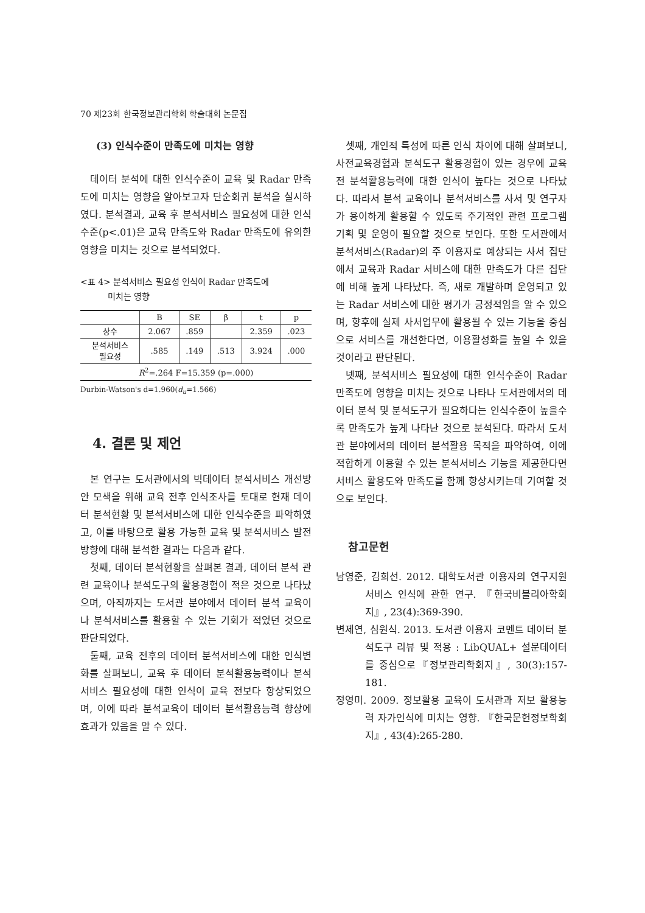70 제23회 한국정보관리학회 학술대회 논문집
(3) 인식수준이 만족도에 미치는 영향
데이터 분석에 대한 인식수준이 교육 및 Radar 만족도에 미치는 영향을 알아보고자 단순회귀 분석을 실시하였다. 분석결과, 교육 후 분석서비스 필요성에 대한 인식수준(p<.01)은 교육 만족도와 Radar 만족도에 유의한 영향을 미치는 것으로 분석되었다.
<표 4> 분석서비스 필요성 인식이 Radar 만족도에
미치는 영향
| | B | SE | β | t | p |
| --- | --- | --- | --- | --- | --- |
| 상수 | 2.067 | .859 | | 2.359 | .023 |
| 분석서비스 필요성 | .585 | .149 | .513 | 3.924 | .000 |
| R<sup>2</sup>=.264 F=15.359 (p=.000) | | | | | |
Durbin-Watson's d=1.960(d<sub>u</sub>=1.566)
4. 결론 및 제언
본 연구는 도서관에서의 빅데이터 분석서비스 개선방안 모색을 위해 교육 전후 인식조사를 토대로 현재 데이터 분석현황 및 분석서비스에 대한 인식수준을 파악하였고, 이를 바탕으로 활용 가능한 교육 및 분석서비스 발전 방향에 대해 분석한 결과는 다음과 같다.
첫째, 데이터 분석현황을 살펴본 결과, 데이터 분석 관련 교육이나 분석도구의 활용경험이 적은 것으로 나타났으며, 아직까지는 도서관 분야에서 데이터 분석 교육이나 분석서비스를 활용할 수 있는 기회가 적었던 것으로 판단되었다.
둘째, 교육 전후의 데이터 분석서비스에 대한 인식변화를 살펴보니, 교육 후 데이터 분석활용능력이나 분석서비스 필요성에 대한 인식이 교육 전보다 향상되었으며, 이에 따라 분석교육이 데이터 분석활용능력 향상에 효과가 있음을 알 수 있다.
셋째, 개인적 특성에 따른 인식 차이에 대해 살펴보니, 사전교육경험과 분석도구 활용경험이 있는 경우에 교육 전 분석활용능력에 대한 인식이 높다는 것으로 나타났다. 따라서 분석 교육이나 분석서비스를 사서 및 연구자가 용이하게 활용할 수 있도록 주기적인 관련 프로그램 기획 및 운영이 필요할 것으로 보인다. 또한 도서관에서 분석서비스(Radar)의 주 이용자로 예상되는 사서 집단에서 교육과 Radar 서비스에 대한 만족도가 다른 집단에 비해 높게 나타났다. 즉, 새로 개발하며 운영되고 있는 Radar 서비스에 대한 평가가 긍정적임을 알 수 있으며, 향후에 실제 사서업무에 활용될 수 있는 기능을 중심으로 서비스를 개선한다면, 이용활성화를 높일 수 있을 것이라고 판단된다.
넷째, 분석서비스 필요성에 대한 인식수준이 Radar 만족도에 영향을 미치는 것으로 나타나 도서관에서의 데이터 분석 및 분석도구가 필요하다는 인식수준이 높을수록 만족도가 높게 나타난 것으로 분석된다. 따라서 도서관 분야에서의 데이터 분석활용 목적을 파악하여, 이에 적합하게 이용할 수 있는 분석서비스 기능을 제공한다면 서비스 활용도와 만족도를 함께 향상시키는데 기여할 것으로 보인다.
참고문헌
남영준, 김희선. 2012. 대학도서관 이용자의 연구지원서비스 인식에 관한 연구. 『한국비블리아학회지』, 23(4):369-390.
변제연, 심원식. 2013. 도서관 이용자 코멘트 데이터 분석도구 리뷰 및 적용 : LibQUAL+ 설문데이터를 중심으로『정보관리학회지』, 30(3):157-181.
정영미. 2009. 정보활용 교육이 도서관과 저보 활용능력 자가인식에 미치는 영향. 『한국문헌정보학회지』, 43(4):265-280.